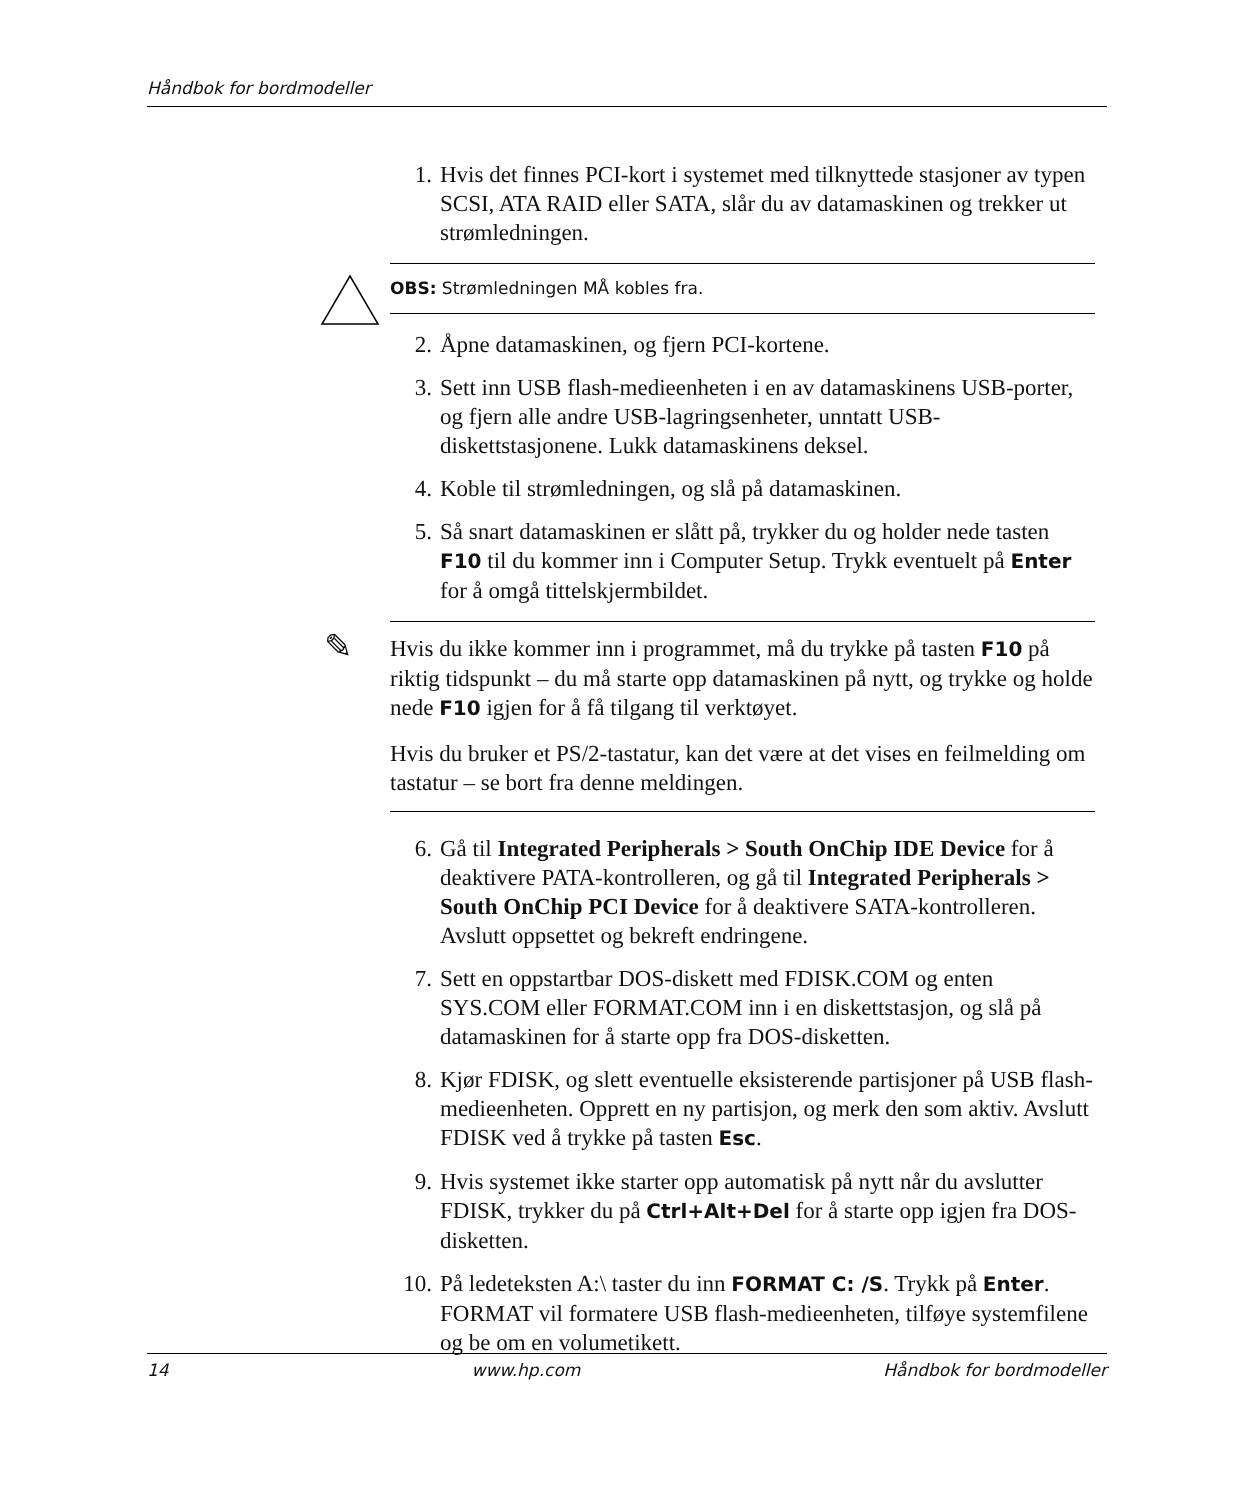Håndbok for bordmodeller
1. Hvis det finnes PCI-kort i systemet med tilknyttede stasjoner av typen SCSI, ATA RAID eller SATA, slår du av datamaskinen og trekker ut strømledningen.
OBS: Strømledningen MÅ kobles fra.
2. Åpne datamaskinen, og fjern PCI-kortene.
3. Sett inn USB flash-medieenheten i en av datamaskinens USB-porter, og fjern alle andre USB-lagringsenheter, unntatt USB-diskettstasjonene. Lukk datamaskinens deksel.
4. Koble til strømledningen, og slå på datamaskinen.
5. Så snart datamaskinen er slått på, trykker du og holder nede tasten F10 til du kommer inn i Computer Setup. Trykk eventuelt på Enter for å omgå tittelskjermbildet.
✎
Hvis du ikke kommer inn i programmet, må du trykke på tasten F10 på riktig tidspunkt – du må starte opp datamaskinen på nytt, og trykke og holde nede F10 igjen for å få tilgang til verktøyet.
Hvis du bruker et PS/2-tastatur, kan det være at det vises en feilmelding om tastatur – se bort fra denne meldingen.
6. Gå til Integrated Peripherals > South OnChip IDE Device for å deaktivere PATA-kontrolleren, og gå til Integrated Peripherals > South OnChip PCI Device for å deaktivere SATA-kontrolleren. Avslutt oppsettet og bekreft endringene.
7. Sett en oppstartbar DOS-diskett med FDISK.COM og enten SYS.COM eller FORMAT.COM inn i en diskettstasjon, og slå på datamaskinen for å starte opp fra DOS-disketten.
8. Kjør FDISK, og slett eventuelle eksisterende partisjoner på USB flash-medieenheten. Opprett en ny partisjon, og merk den som aktiv. Avslutt FDISK ved å trykke på tasten Esc.
9. Hvis systemet ikke starter opp automatisk på nytt når du avslutter FDISK, trykker du på Ctrl+Alt+Del for å starte opp igjen fra DOS-disketten.
10. På ledeteksten A:\ taster du inn FORMAT C: /S. Trykk på Enter. FORMAT vil formatere USB flash-medieenheten, tilføye systemfilene og be om en volumetikett.
14 www.hp.com Håndbok for bordmodeller